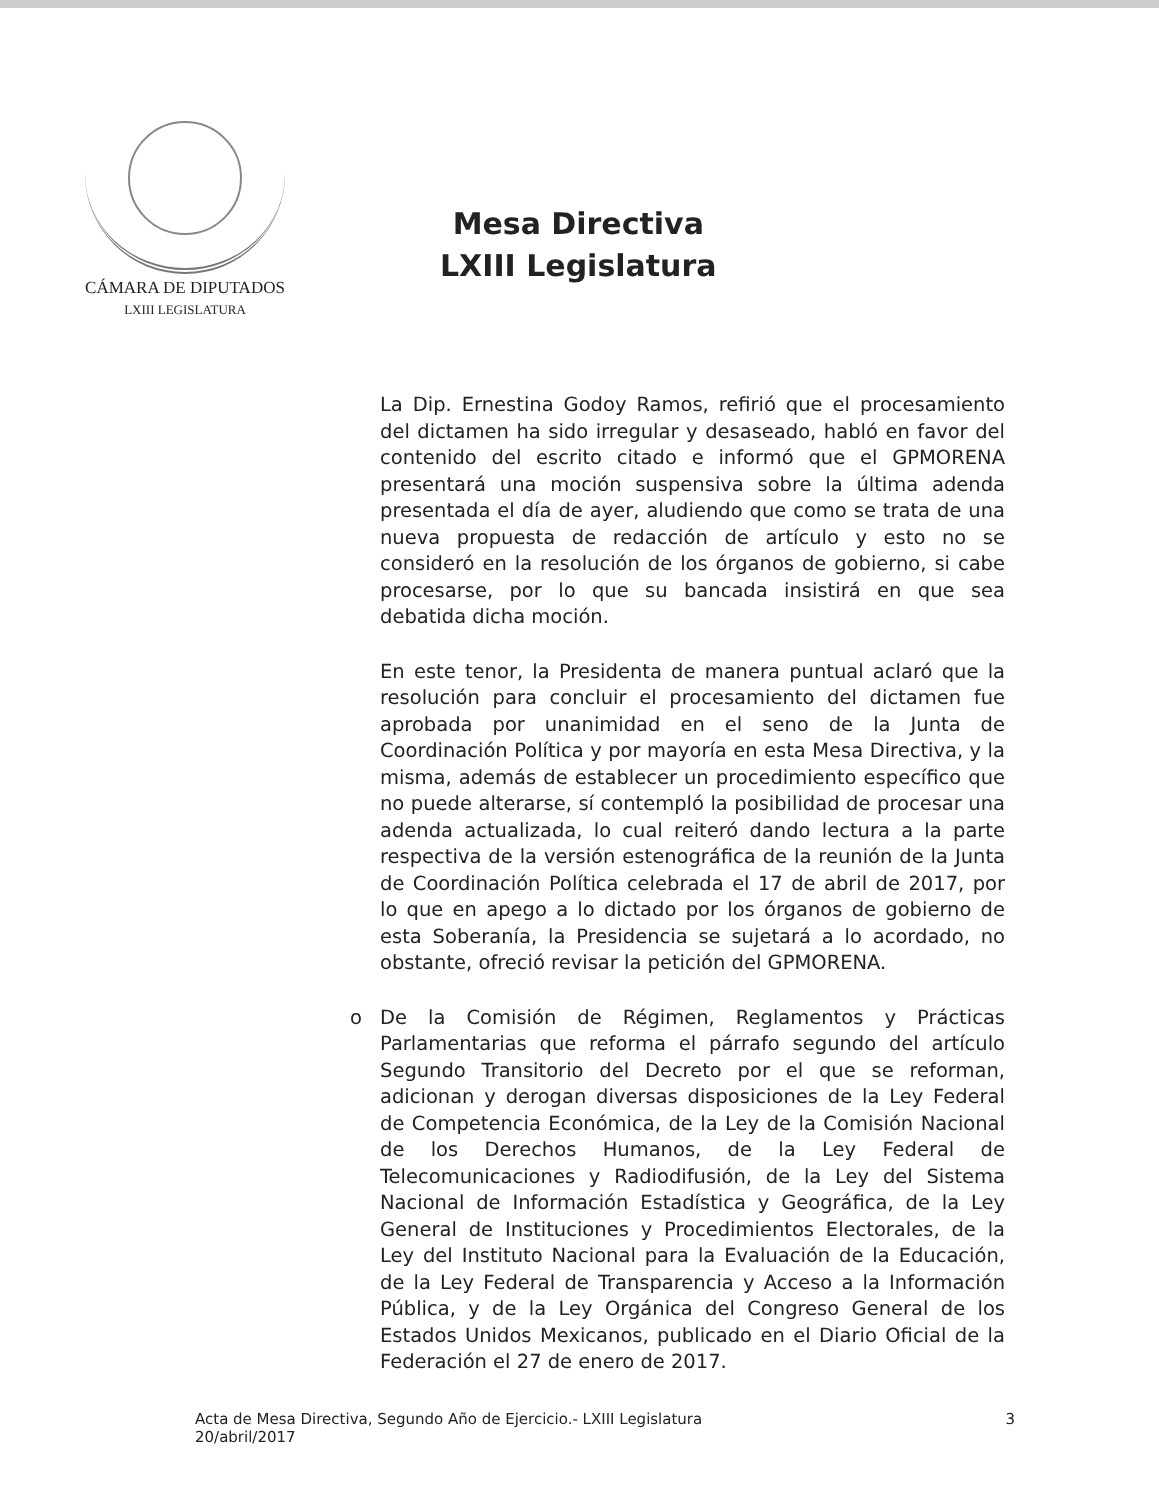CÁMARA DE DIPUTADOS
LXIII LEGISLATURA
Mesa Directiva
LXIII Legislatura
La Dip. Ernestina Godoy Ramos, refirió que el procesamiento del dictamen ha sido irregular y desaseado, habló en favor del contenido del escrito citado e informó que el GPMORENA presentará una moción suspensiva sobre la última adenda presentada el día de ayer, aludiendo que como se trata de una nueva propuesta de redacción de artículo y esto no se consideró en la resolución de los órganos de gobierno, si cabe procesarse, por lo que su bancada insistirá en que sea debatida dicha moción.
En este tenor, la Presidenta de manera puntual aclaró que la resolución para concluir el procesamiento del dictamen fue aprobada por unanimidad en el seno de la Junta de Coordinación Política y por mayoría en esta Mesa Directiva, y la misma, además de establecer un procedimiento específico que no puede alterarse, sí contempló la posibilidad de procesar una adenda actualizada, lo cual reiteró dando lectura a la parte respectiva de la versión estenográfica de la reunión de la Junta de Coordinación Política celebrada el 17 de abril de 2017, por lo que en apego a lo dictado por los órganos de gobierno de esta Soberanía, la Presidencia se sujetará a lo acordado, no obstante, ofreció revisar la petición del GPMORENA.
o De la Comisión de Régimen, Reglamentos y Prácticas Parlamentarias que reforma el párrafo segundo del artículo Segundo Transitorio del Decreto por el que se reforman, adicionan y derogan diversas disposiciones de la Ley Federal de Competencia Económica, de la Ley de la Comisión Nacional de los Derechos Humanos, de la Ley Federal de Telecomunicaciones y Radiodifusión, de la Ley del Sistema Nacional de Información Estadística y Geográfica, de la Ley General de Instituciones y Procedimientos Electorales, de la Ley del Instituto Nacional para la Evaluación de la Educación, de la Ley Federal de Transparencia y Acceso a la Información Pública, y de la Ley Orgánica del Congreso General de los Estados Unidos Mexicanos, publicado en el Diario Oficial de la Federación el 27 de enero de 2017.
Acta de Mesa Directiva, Segundo Año de Ejercicio.- LXIII Legislatura
20/abril/2017
3